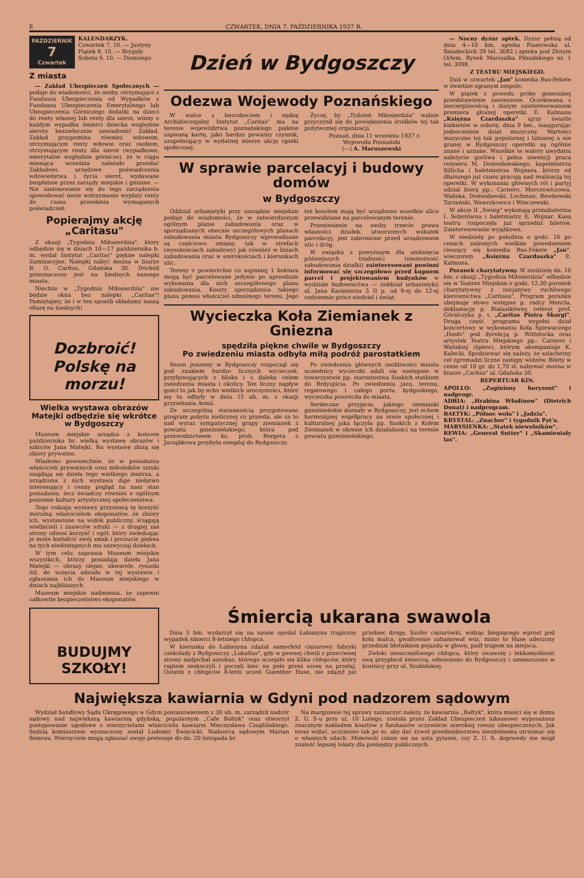8 CZWARTEK, DNIA 7. PAŹDZIERNIKA 1937 R.
PAŹDZIERNIK
7
Czwartek
KALENDARZYK.
Czwartek 7. 10. — Justyny
Piątek 8. 10. — Brygidy
Sobota 9. 10. — Dionizego
Z miasta
— Zakład Ubezpieczeń Społecznych — podaje do wiadomości, że osoby, otrzymujące z Funduszu Ubezpieczenia od Wypadków z Funduszu Ubezpieczenia Emerytalnego lub Ubezpieczenia Górniczego dodatki na dzieci do renty własnej lub renty dla sierot, winny o każdym wypadku śmierci dziecka względnie sieroty bezzwłocznie zawiadomić Zakład. Zakład przypomina również wdowom, otrzymującym renty wdowie oraz osobom, otrzymującym renty dla sierot (wypadkowe, emerytalne względnie górnicze), że w ciągu miesiąca września należało przesłać Zakładowi urzędowe poświadczenia wdowieństwa i życia sierot, wydawane bezpłatnie przez zarządy miejskie i gminne. — Nie zastosowanie się do tego zarządzenia spowodować może wstrzymanie wypłaty renty do czasu przesłania wymaganych poświadczeń.
Popierajmy akcję „Caritasu"
Z okazji „Tygodnia Miłosierdzia", który odbędzie się w dniach 10—17 października b. m. wydał Instytut „Caritas" piękne nalepki iluminacyjne. Nalepki nabyć można w biurze B. O. Caritas, Gdańska 30. Dochód przeznaczony jest na biednych naszego miasta.
Niechże w „Tygodniu Miłosierdzia" nie będzie okna bez nalepki „Caritas"! Pamiętajmy, że i w ten sposób składamy naszą ofiarę na biednych!
Dozbroić!
Polskę na morzu!
Wielka wystawa obrazów Matejki odbędzie się wkrótce w Bydgoszczy
Muzeum miejskie urządza z końcem października br. wielką wystawę obrazów i szkiców Jana Matejki. Na wystawę złożą się zbiory prywatne.
Wiadomo powszechnie, że w posiadaniu właścicieli prywatnych oraz miłośników sztuki znajdują się dzieła tego wielkiego mistrza, a urządzona z nich wystawa daje niełatwo interesujący i cenny pogląd na nasz stan posiadania, lecz świadczy również o ogólnym poziomie kultury artystycznej społeczeństwa.
Tego rodzaju wystawy przynoszą tę korzyść moralną właścicielom eksponatów, że zbiory ich, wystawione na widok publiczny, ściągają wielbicieli i znawców sztuki — z drugiej zaś strony odnosi korzyść i ogół, który zwiedzając je może kształcić swój smak i poczucie piękna na tych niedostępnych mu zazwyczaj dziełach.
W tym celu zaprasza Muzeum miejskie wszystkich, którzy posiadają dzieła Jana Matejki — obrazy olejne, akwarele, rysunki itd. do wzięcia udziału w tej wystawie i zgłaszania ich do Muzeum miejskiego w dniach najbliższych.
Muzeum miejskie nadmienia, że zapewni całkowite bezpieczeństwo eksponatów.
Dzień w Bydgoszczy
Odezwa Wojewody Poznańskiego
W walce z bezrobociem i nędzą Archidiecezjalny Instytut „Caritas" ma na terenie województwa poznańskiego pięknie zapisaną kartę, jako bardzo poważny czynnik, uzupełniający w wydatnej mierze akcję opieki społecznej.
Życzę, by „Tydzień Miłosierdzia" walnie przyczynił się do powiększenia środków tej tak pożytecznej organizacji.
Poznań, dnia 11 września 1937 r.
Wojewoda Poznański
(—) A. Maruszewski
W sprawie parcelacyj i budowy domów
w Bydgoszczy
Oddział urbanistyki przy zarządzie miejskim podaje do wiadomości, że w zatwierdzonym ogólnym planie zabudowania oraz w sporządzanych obecnie szczegółowych planach zabudowania miasta Bydgoszczy wprowadzane są częściowo zmiany, tak w strefach (wysokościach zabudowy) jak również w liniach zabudowania oraz w szerokościach i kierunkach ulic.
Tereny o powierzchni co najmniej 1 hektara mogą być parcelowane jedynie po uprzednim wykonaniu dla nich szczegółowego planu zabudowania. Koszty sporządzenia takiego planu ponosi właściciel odnośnego terenu. Jego też kosztem mają być urządzone wszelkie ulice przewidziane na parcelowanym terenie.
Przeniesienie na osoby trzecie prawa własności działek, utworzonych wskutek parcelacyj, jest zabronione przed urządzeniem ulic i dróg.
W związku z powyższym dla uniknięcia późniejszych trudności (niemożność zabudowania działki) zainteresowani powinni informować się szczegółowo przed kupnem parcel i projektowaniem budynków w wydziale budownictwa — (oddział urbanistyki) ul. Jana Kazimierza 5 II p. od 9-ej do 12-ej codziennie prócz niedziel i świąt.
Wycieczka Koła Ziemianek z Gniezna
spędziła piękne chwile w Bydgoszczy
Po zwiedzeniu miasta odbyła miłą podróż parostatkiem
Sezon jesienny w Bydgoszczy rozpoczął się pod znakiem bardzo licznych wycieczek, przybywających z bliska i z daleka celem zwiedzenia miasta i okolicy. Ten liczny napływ gości to jak by echo wielkich uroczystości, które się tu odbyły w dniu 15 ub. m. z okazji przywitania Armii.
Ze szczególną starannością przygotowano program pobytu nielicznej co prawda, ale za to nad wyraz sympatycznej grupy ziemianek z powiatu gnieźnieńskiego, która pod przewodnictwem ks. prob. Bergera z Jarząbkowa przybyła onegdaj do Bydgoszczy.
Po zwiedzeniu głównych osobliwości miasta uczestnicy wycieczki udali się następnie w towarzystwie pp. starostostwa Suskich statkiem do Brdyujścia. Po zwiedzeniu jazu, terenu, regatowego i całego portu bydgoskiego, wycieczka powróciła do miasta.
Serdeczne przyjęcie, jakiego ziemianki gnieźnieńskie doznały w Bydgoszczy, jest echem harmonijnej współpracy na niwie społecznej i kulturalnej jaka łączyła pp. Suskich z Kołem Ziemianek w okresie ich działalności na terenie powiatu gnieźnieńskiego.
— Nocny dyżur aptek. Dyżur pełnią od dnia 4—10 bm. apteka Piastowska ul. Śniadeckich 39 tel. 3682 i apteka pod Złotym Orłem, Rynek Marszałka Piłsudskiego nr. 1 tel. 3098.
Z TEATRU MIEJSKIEGO.
Dziś w czwartek „Jan" komedia Bus-Fekete w świetnie zgranym zespole.
W piątek z powodu próby generalnej przedstawienie zawieszone. Oczekiwana z niecierpliwością i dużym zainteresowaniem premiera głośnej operetki E. Kalmana „Księżna Czardaszka" ujrzy światło kinkietów w sobotę, dnia 9 bm., inaugurując jednocześnie dział muzyczny. Wartości muzyczne tej tak popularnej i lubianej a nie granej w Bydgoszczy operetki są ogólnie znane i uznane. Wszelkie te walory uwydatni należycie gorliwa i pełna inwencji praca reżysera M. Domosławskiego, kapelmistrza Sillicha i baletmistrza Wojnara, którzy od dłuższego już czasu pracują nad realizacją tej operetki. W wykonaniu głównych ról i partyj udział biorą pp.: Carnero, Morozowiczowa, Wańska, Domosławski, Lochman, Rewkowski Tarzański, Wawrzkowicz i Winczewski.
W akcie II „Swing" wykonają primabalerina I. Sobotówna i baletmistrz E. Wojnar. Kasa teatru rozpoczęła już sprzedaż biletów. Zainteresowanie wyjątkowe.
W niedzielę po południu o godz. 16 po cenach zniżonych wielkim powodzeniem cieszący się komedia Bus-Fekete „Jan", wieczorem „Księżna Czardaszka" E. Kalmana.
Poranek charytatywny. W niedzielę dn. 10 bm. z okazji „Tygodnia Miłosierdzia" odbędzie się w Teatrze Miejskim o godz. 12.30 poranek charytatywny z inicjatywy ruchliwego kierownictwa „Caritasu". Program poranku obejmuje słowo wstępne p. radcy Mencla, deklamację p. Białasikówny, referat prof. Góralczyka p. t. „Caritas Piotra Skargi". Drugą część programu wypełni dział koncertowy w wykonaniu Koła Śpiewaczego „Hasło" pod dyrekcją p. Wittstocka oraz artystek Teatru Miejskiego pp.: Carnero i Wańskiej (śpiew), którym akompaniuje K. Kulecki. Spodziewać się należy, że szlachetny cel zgromadzi liczne zastępy widzów. Bilety w cenie od 10 gr. do 1,70 zł. nabywać można w biurze „Caritas" ul. Gdańska 30.
REPERTUAR KIN.
APOLLO: „Zaginiony horyzont" i nadprogr.
ADRIA: „Hrabina Władinow" (Dietrich Donat) i nadprogram.
BAŁTYK: „Północ woła" i „Jadzia".
KRYSTAL: „Znachor" i tygodnik Pat'a.
MARYSIEŃKA: „Statek niewolników".
REWIA: „Generał Sutter" i „Skamieniały las".
BUDUJMY SZKOŁY!
Śmiercią ukarana swawola
Dnia 5 bm. wydarzył się na szosie opodal Łabiszyna tragiczny wypadek śmierci 8-letniego chłopca.
W kierunku do Łabiszyna zdążał samochód ciężarowy fabryki czekolady z Bydgoszczy „Lukullus", gdy w pewnej chwili z przeciwnej strony nadjechał autobus, którego uczepiło się kilku chłopców, który raptem zeskoczyli i poczęli biec na pole przez szosę na przełaj. Ostatni z chłopców 8-letni uczeń Guenther Huse, nie zdążył już przebiec drogę. Szofer ciężarówki, widząc biegnącego wprost pod koła malca, gwałtownie zahamował wóz, mimo to Huse uderzony przednim błotnikiem pojazdu w głowę, padł trupem na miejscu.
Zwłoki nieszczęśliwego chłopca, który swawolę i lekkomyślność swą przypłacił śmiercią, odwieziono do Bydgoszczy i umieszczono w kostnicy przy ul. Szubińskiej.
Największa kawiarnia w Gdyni pod nadzorem sądowym
Wydział handlowy Sądu Okręgowego w Gdyni postanowieniem z 30 ub. m. zarządził nadzór sądowy nad największą kawiarnią gdyńską, popularnym „Cafe Bałtyk" oraz otworzył postępowanie ugodowe z wierzycielami właściciela kawiarni Mieczysława Czaplińskiego. Sędzią komisarzem wyznaczony został Ludomir Święcicki. Nadzorcą sądowym Marian Semrau. Wierzyciele mogą zgłaszać swoje pretensje do dn. 20 listopada br.
Na marginesie tej sprawy zaznaczyć należy, że kawiarnia „Bałtyk", która mieści się w domu Z. U. S-u przy ul. 10 Lutego, została przez Zakład Ubezpieczeń luksusowo wyposażona znacznym nakładem kosztów z funduszów oczywiście szerokiej rzeszy ubezpieczonych. Jak teraz widać, uczyniono tak po to, aby dać żywot przedsiębiorstwu niezdolnemu utrzymać się o własnych siłach. Mimowoli ciśnie się na usta pytanie, czy Z. U. S. doprawdy nie mógł znaleźć lepszej lokaty dla pieniędzy publicznych.